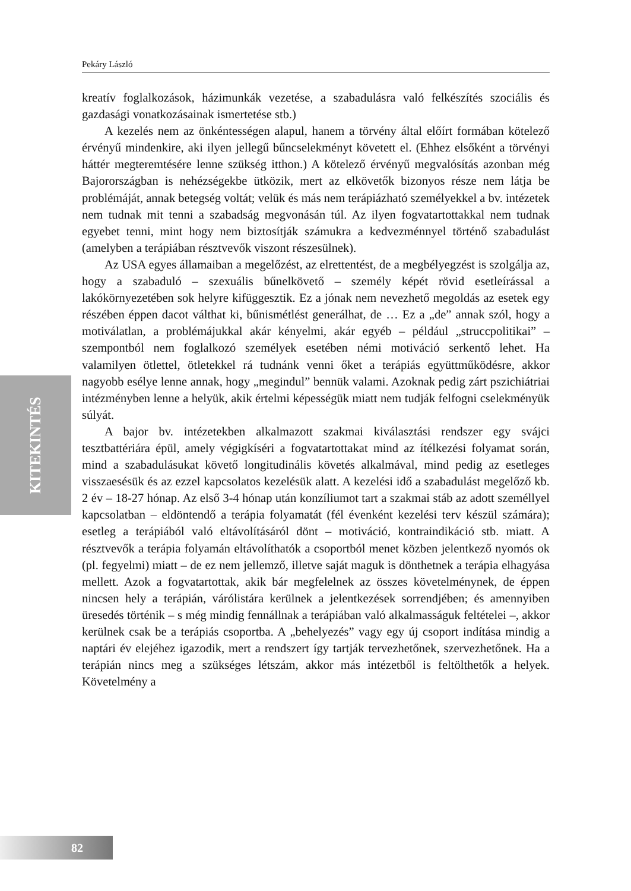Pekáry László
KITEKINTÉS
kreatív foglalkozások, házimunkák vezetése, a szabadulásra való felkészítés szociális és gazdasági vonatkozásainak ismertetése stb.)
A kezelés nem az önkéntességen alapul, hanem a törvény által előírt formában kötelező érvényű mindenkire, aki ilyen jellegű bűncselekményt követett el. (Ehhez elsőként a törvényi háttér megteremtésére lenne szükség itthon.) A kötelező érvényű megvalósítás azonban még Bajorországban is nehézségekbe ütközik, mert az elkövetők bizonyos része nem látja be problémáját, annak betegség voltát; velük és más nem terápiázható személyekkel a bv. intézetek nem tudnak mit tenni a szabadság megvonásán túl. Az ilyen fogvatartottakkal nem tudnak egyebet tenni, mint hogy nem biztosítják számukra a kedvezménnyel történő szabadulást (amelyben a terápiában résztvevők viszont részesülnek).
Az USA egyes államaiban a megelőzést, az elrettentést, de a megbélyegzést is szolgálja az, hogy a szabaduló – szexuális bűnelkövető – személy képét rövid esetleírással a lakókörnyezetében sok helyre kifüggesztik. Ez a jónak nem nevezhető megoldás az esetek egy részében éppen dacot válthat ki, bűnismétlést generálhat, de … Ez a „de” annak szól, hogy a motiválatlan, a problémájukkal akár kényelmi, akár egyéb – például „struccpolitikai” – szempontból nem foglalkozó személyek esetében némi motiváció serkentő lehet. Ha valamilyen ötlettel, ötletekkel rá tudnánk venni őket a terápiás együttműködésre, akkor nagyobb esélye lenne annak, hogy „megindul” bennük valami. Azoknak pedig zárt pszichiátriai intézményben lenne a helyük, akik értelmi képességük miatt nem tudják felfogni cselekményük súlyát.
A bajor bv. intézetekben alkalmazott szakmai kiválasztási rendszer egy svájci tesztbattériára épül, amely végigkíséri a fogvatartottakat mind az ítélkezési folyamat során, mind a szabadulásukat követő longitudinális követés alkalmával, mind pedig az esetleges visszaesésük és az ezzel kapcsolatos kezelésük alatt. A kezelési idő a szabadulást megelőző kb. 2 év – 18-27 hónap. Az első 3-4 hónap után konzíliumot tart a szakmai stáb az adott személlyel kapcsolatban – eldöntendő a terápia folyamatát (fél évenként kezelési terv készül számára); esetleg a terápiából való eltávolításáról dönt – motiváció, kontraindikáció stb. miatt. A résztvevők a terápia folyamán eltávolíthatók a csoportból menet közben jelentkező nyomós ok (pl. fegyelmi) miatt – de ez nem jellemző, illetve saját maguk is dönthetnek a terápia elhagyása mellett. Azok a fogvatartottak, akik bár megfelelnek az összes követelménynek, de éppen nincsen hely a terápián, várólistára kerülnek a jelentkezések sorrendjében; és amennyiben üresedés történik – s még mindig fennállnak a terápiában való alkalmasságuk feltételei –, akkor kerülnek csak be a terápiás csoportba. A „behelyezés” vagy egy új csoport indítása mindig a naptári év elejéhez igazodik, mert a rendszert így tartják tervezhetőnek, szervezhetőnek. Ha a terápián nincs meg a szükséges létszám, akkor más intézetből is feltölthetők a helyek. Követelmény a
82